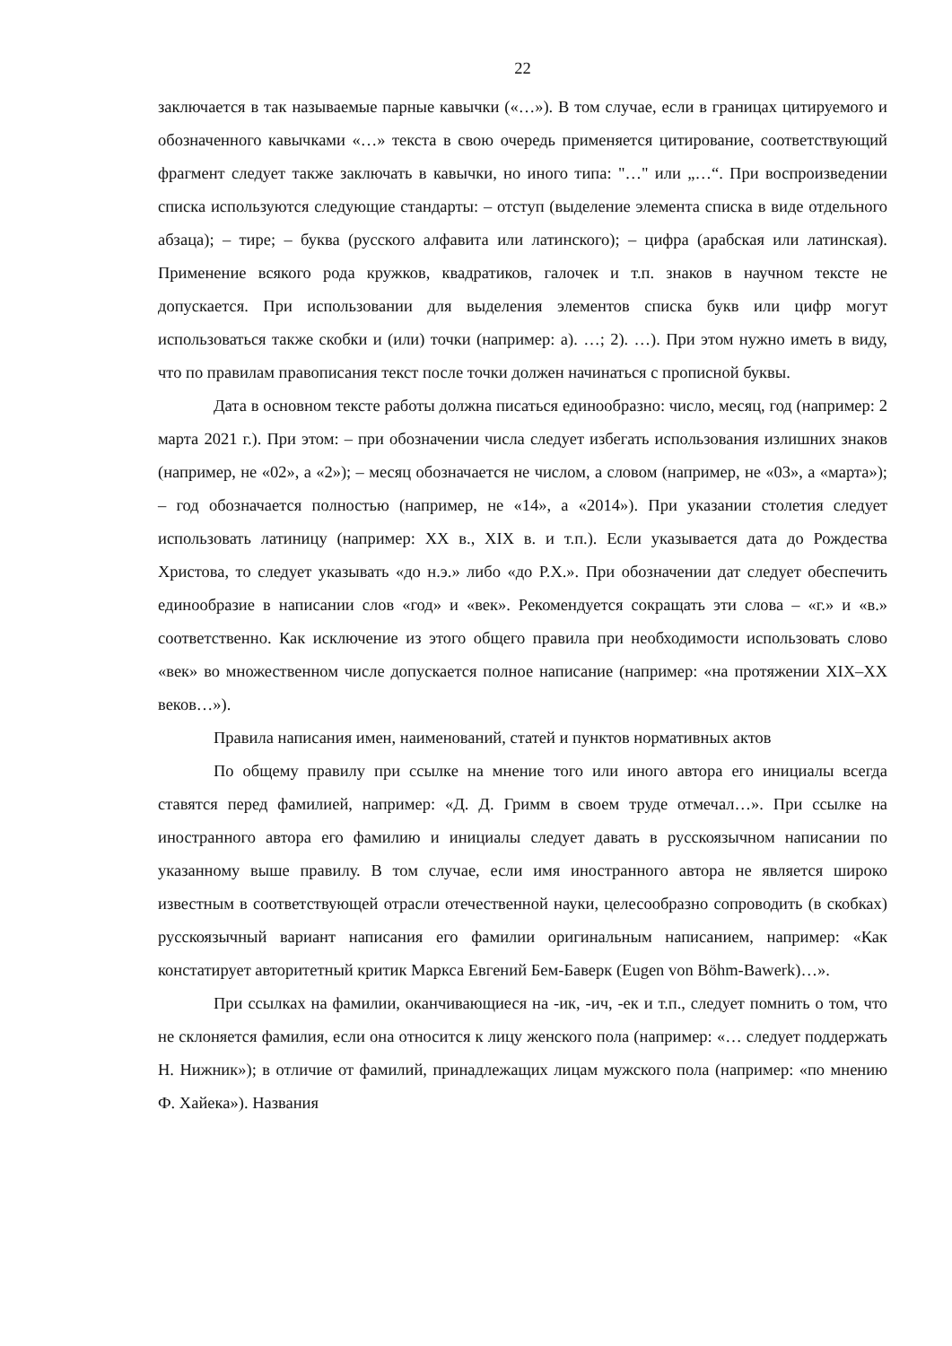22
заключается в так называемые парные кавычки («…»). В том случае, если в границах цитируемого и обозначенного кавычками «…» текста в свою очередь применяется цитирование, соответствующий фрагмент следует также заключать в кавычки, но иного типа: "…" или „…“. При воспроизведении списка используются следующие стандарты: – отступ (выделение элемента списка в виде отдельного абзаца); – тире; – буква (русского алфавита или латинского); – цифра (арабская или латинская). Применение всякого рода кружков, квадратиков, галочек и т.п. знаков в научном тексте не допускается. При использовании для выделения элементов списка букв или цифр могут использоваться также скобки и (или) точки (например: а). …; 2). …). При этом нужно иметь в виду, что по правилам правописания текст после точки должен начинаться с прописной буквы.
Дата в основном тексте работы должна писаться единообразно: число, месяц, год (например: 2 марта 2021 г.). При этом: – при обозначении числа следует избегать использования излишних знаков (например, не «02», а «2»); – месяц обозначается не числом, а словом (например, не «03», а «марта»); – год обозначается полностью (например, не «14», а «2014»). При указании столетия следует использовать латиницу (например: XX в., XIX в. и т.п.). Если указывается дата до Рождества Христова, то следует указывать «до н.э.» либо «до Р.Х.». При обозначении дат следует обеспечить единообразие в написании слов «год» и «век». Рекомендуется сокращать эти слова – «г.» и «в.» соответственно. Как исключение из этого общего правила при необходимости использовать слово «век» во множественном числе допускается полное написание (например: «на протяжении XIX–XX веков…»).
Правила написания имен, наименований, статей и пунктов нормативных актов
По общему правилу при ссылке на мнение того или иного автора его инициалы всегда ставятся перед фамилией, например: «Д. Д. Гримм в своем труде отмечал…». При ссылке на иностранного автора его фамилию и инициалы следует давать в русскоязычном написании по указанному выше правилу. В том случае, если имя иностранного автора не является широко известным в соответствующей отрасли отечественной науки, целесообразно сопроводить (в скобках) русскоязычный вариант написания его фамилии оригинальным написанием, например: «Как констатирует авторитетный критик Маркса Евгений Бем-Баверк (Eugen von Böhm-Bawerk)…».
При ссылках на фамилии, оканчивающиеся на -ик, -ич, -ек и т.п., следует помнить о том, что не склоняется фамилия, если она относится к лицу женского пола (например: «… следует поддержать Н. Нижник»); в отличие от фамилий, принадлежащих лицам мужского пола (например: «по мнению Ф. Хайека»). Названия